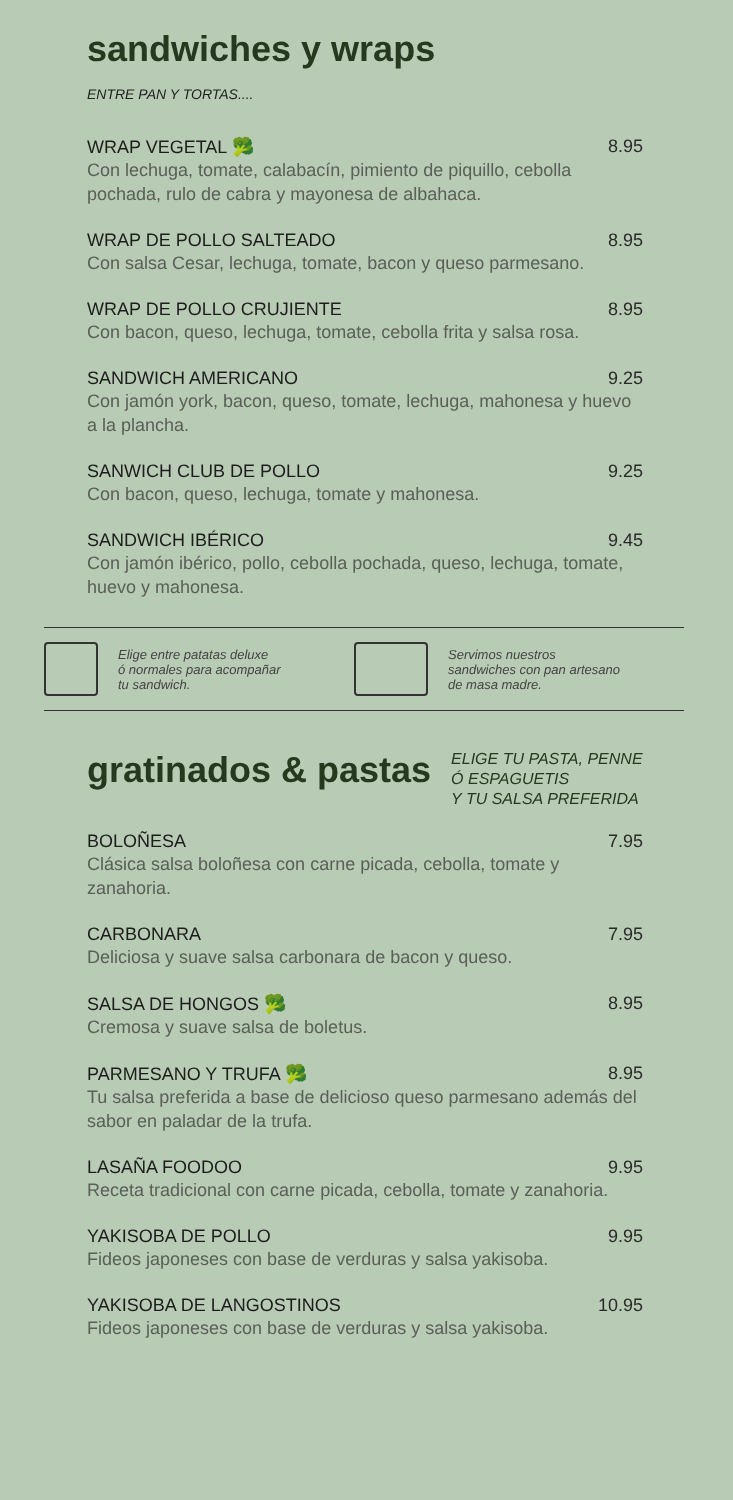sandwiches y wraps
ENTRE PAN Y TORTAS....
WRAP VEGETAL 🥦 8.95
Con lechuga, tomate, calabacín, pimiento de piquillo, cebolla pochada, rulo de cabra y mayonesa de albahaca.
WRAP DE POLLO SALTEADO 8.95
Con salsa Cesar, lechuga, tomate, bacon y queso parmesano.
WRAP DE POLLO CRUJIENTE 8.95
Con bacon, queso, lechuga, tomate, cebolla frita y salsa rosa.
SANDWICH AMERICANO 9.25
Con jamón york, bacon, queso, tomate, lechuga, mahonesa y huevo a la plancha.
SANWICH CLUB DE POLLO 9.25
Con bacon, queso, lechuga, tomate y mahonesa.
SANDWICH IBÉRICO 9.45
Con jamón ibérico, pollo, cebolla pochada, queso, lechuga, tomate, huevo y mahonesa.
Elige entre patatas deluxe
ó normales para acompañar
tu sandwich.
Servimos nuestros
sandwiches con pan artesano
de masa madre.
gratinados & pastas
ELIGE TU PASTA, PENNE
Ó ESPAGUETIS
Y TU SALSA PREFERIDA
BOLOÑESA 7.95
Clásica salsa boloñesa con carne picada, cebolla, tomate y zanahoria.
CARBONARA 7.95
Deliciosa y suave salsa carbonara de bacon y queso.
SALSA DE HONGOS 🥦 8.95
Cremosa y suave salsa de boletus.
PARMESANO Y TRUFA 🥦 8.95
Tu salsa preferida a base de delicioso queso parmesano además del sabor en paladar de la trufa.
LASAÑA FOODOO 9.95
Receta tradicional con carne picada, cebolla, tomate y zanahoria.
YAKISOBA DE POLLO 9.95
Fideos japoneses con base de verduras y salsa yakisoba.
YAKISOBA DE LANGOSTINOS 10.95
Fideos japoneses con base de verduras y salsa yakisoba.